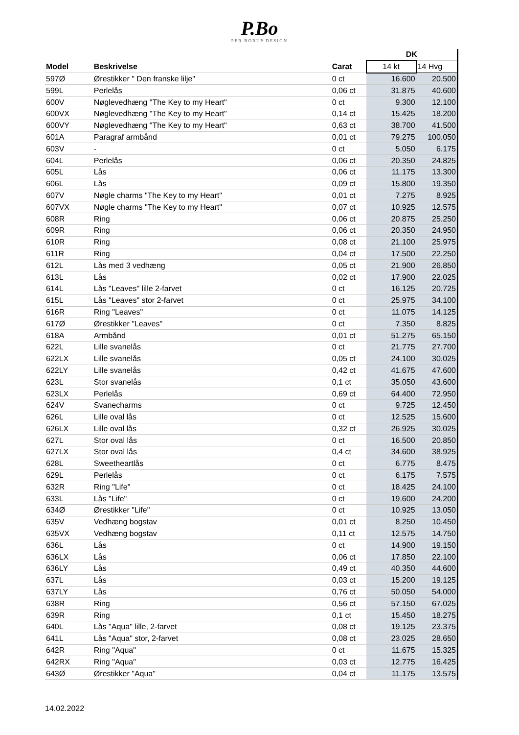P.Bo
PER BORUP DESIGN
| | | | DK | |
| --- | --- | --- | --- | --- |
| Model | Beskrivelse | Carat | 14 kt | 14 Hvg |
| 597Ø | Ørestikker " Den franske lilje" | 0 ct | 16.600 | 20.500 |
| 599L | Perlelås | 0,06 ct | 31.875 | 40.600 |
| 600V | Nøglevedhæng "The Key to my Heart" | 0 ct | 9.300 | 12.100 |
| 600VX | Nøglevedhæng "The Key to my Heart" | 0,14 ct | 15.425 | 18.200 |
| 600VY | Nøglevedhæng "The Key to my Heart" | 0,63 ct | 38.700 | 41.500 |
| 601A | Paragraf armbånd | 0,01 ct | 79.275 | 100.050 |
| 603V | - | 0 ct | 5.050 | 6.175 |
| 604L | Perlelås | 0,06 ct | 20.350 | 24.825 |
| 605L | Lås | 0,06 ct | 11.175 | 13.300 |
| 606L | Lås | 0,09 ct | 15.800 | 19.350 |
| 607V | Nøgle charms "The Key to my Heart" | 0,01 ct | 7.275 | 8.925 |
| 607VX | Nøgle charms "The Key to my Heart" | 0,07 ct | 10.925 | 12.575 |
| 608R | Ring | 0,06 ct | 20.875 | 25.250 |
| 609R | Ring | 0,06 ct | 20.350 | 24.950 |
| 610R | Ring | 0,08 ct | 21.100 | 25.975 |
| 611R | Ring | 0,04 ct | 17.500 | 22.250 |
| 612L | Lås med 3 vedhæng | 0,05 ct | 21.900 | 26.850 |
| 613L | Lås | 0,02 ct | 17.900 | 22.025 |
| 614L | Lås "Leaves" lille 2-farvet | 0 ct | 16.125 | 20.725 |
| 615L | Lås "Leaves" stor 2-farvet | 0 ct | 25.975 | 34.100 |
| 616R | Ring "Leaves" | 0 ct | 11.075 | 14.125 |
| 617Ø | Ørestikker "Leaves" | 0 ct | 7.350 | 8.825 |
| 618A | Armbånd | 0,01 ct | 51.275 | 65.150 |
| 622L | Lille svanelås | 0 ct | 21.775 | 27.700 |
| 622LX | Lille svanelås | 0,05 ct | 24.100 | 30.025 |
| 622LY | Lille svanelås | 0,42 ct | 41.675 | 47.600 |
| 623L | Stor svanelås | 0,1 ct | 35.050 | 43.600 |
| 623LX | Perlelås | 0,69 ct | 64.400 | 72.950 |
| 624V | Svanecharms | 0 ct | 9.725 | 12.450 |
| 626L | Lille oval lås | 0 ct | 12.525 | 15.600 |
| 626LX | Lille oval lås | 0,32 ct | 26.925 | 30.025 |
| 627L | Stor oval lås | 0 ct | 16.500 | 20.850 |
| 627LX | Stor oval lås | 0,4 ct | 34.600 | 38.925 |
| 628L | Sweetheartlås | 0 ct | 6.775 | 8.475 |
| 629L | Perlelås | 0 ct | 6.175 | 7.575 |
| 632R | Ring "Life" | 0 ct | 18.425 | 24.100 |
| 633L | Lås "Life" | 0 ct | 19.600 | 24.200 |
| 634Ø | Ørestikker "Life" | 0 ct | 10.925 | 13.050 |
| 635V | Vedhæng bogstav | 0,01 ct | 8.250 | 10.450 |
| 635VX | Vedhæng bogstav | 0,11 ct | 12.575 | 14.750 |
| 636L | Lås | 0 ct | 14.900 | 19.150 |
| 636LX | Lås | 0,06 ct | 17.850 | 22.100 |
| 636LY | Lås | 0,49 ct | 40.350 | 44.600 |
| 637L | Lås | 0,03 ct | 15.200 | 19.125 |
| 637LY | Lås | 0,76 ct | 50.050 | 54.000 |
| 638R | Ring | 0,56 ct | 57.150 | 67.025 |
| 639R | Ring | 0,1 ct | 15.450 | 18.275 |
| 640L | Lås "Aqua" lille, 2-farvet | 0,08 ct | 19.125 | 23.375 |
| 641L | Lås "Aqua" stor, 2-farvet | 0,08 ct | 23.025 | 28.650 |
| 642R | Ring "Aqua" | 0 ct | 11.675 | 15.325 |
| 642RX | Ring "Aqua" | 0,03 ct | 12.775 | 16.425 |
| 643Ø | Ørestikker "Aqua" | 0,04 ct | 11.175 | 13.575 |
14.02.2022